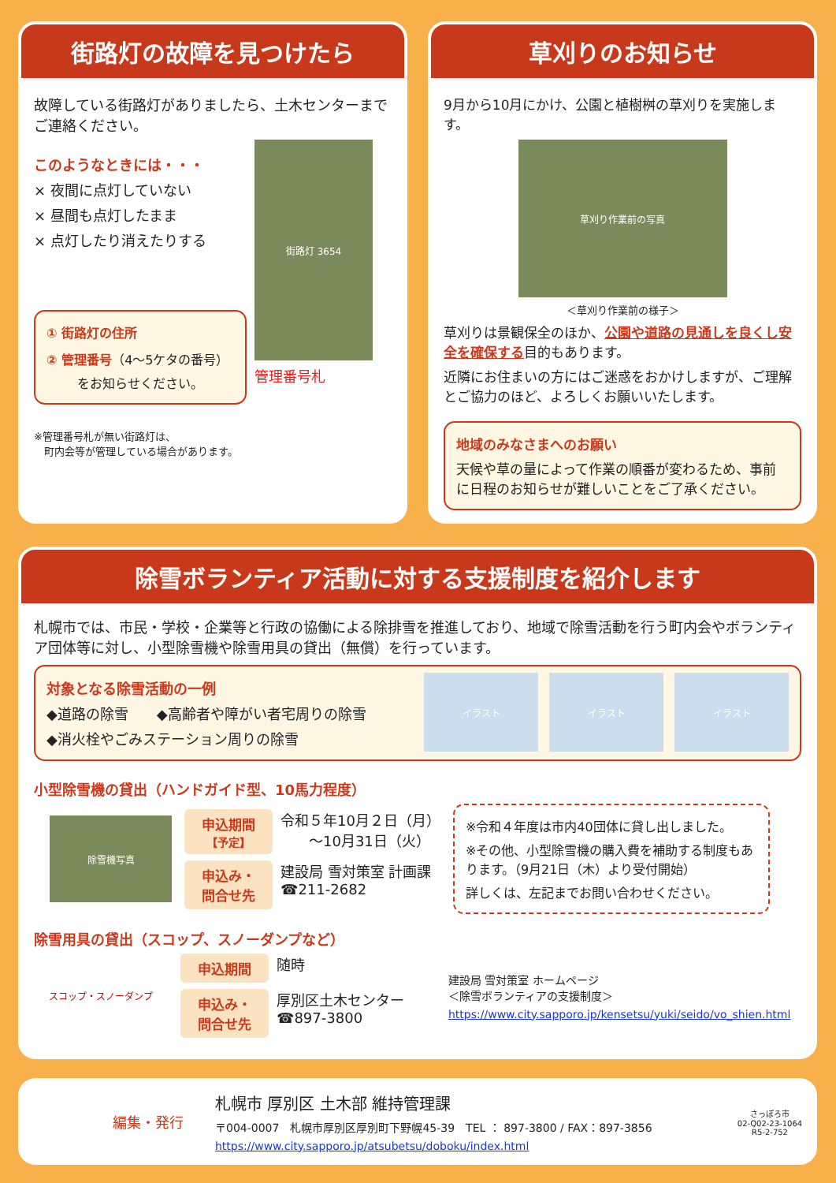街路灯の故障を見つけたら
故障している街路灯がありましたら、土木センターまでご連絡ください。
このようなときには・・・
× 夜間に点灯していない
× 昼間も点灯したまま
× 点灯したり消えたりする
① 街路灯の住所
② 管理番号（4～5ケタの番号）
をお知らせください。
街路灯 3654
管理番号札
※管理番号札が無い街路灯は、
　町内会等が管理している場合があります。
草刈りのお知らせ
9月から10月にかけ、公園と植樹桝の草刈りを実施します。
草刈り作業前の写真
＜草刈り作業前の様子＞
草刈りは景観保全のほか、公園や道路の見通しを良くし安全を確保する目的もあります。
近隣にお住まいの方にはご迷惑をおかけしますが、ご理解とご協力のほど、よろしくお願いいたします。
地域のみなさまへのお願い
天候や草の量によって作業の順番が変わるため、事前に日程のお知らせが難しいことをご了承ください。
除雪ボランティア活動に対する支援制度を紹介します
札幌市では、市民・学校・企業等と行政の協働による除排雪を推進しており、地域で除雪活動を行う町内会やボランティア団体等に対し、小型除雪機や除雪用具の貸出（無償）を行っています。
対象となる除雪活動の一例
◆道路の除雪　　◆高齢者や障がい者宅周りの除雪
◆消火栓やごみステーション周りの除雪
イラスト イラスト イラスト
小型除雪機の貸出（ハンドガイド型、10馬力程度）
除雪機写真
申込期間
【予定】
令和５年10月２日（月）
　　～10月31日（火）
申込み・
問合せ先
建設局 雪対策室 計画課
☎211-2682
※令和４年度は市内40団体に貸し出しました。
※その他、小型除雪機の購入費を補助する制度もあります。（9月21日（木）より受付開始）
詳しくは、左記までお問い合わせください。
除雪用具の貸出（スコップ、スノーダンプなど）
スコップ・スノーダンプ
申込期間
随時
申込み・
問合せ先
厚別区土木センター
☎897-3800
建設局 雪対策室 ホームページ
＜除雪ボランティアの支援制度＞
https://www.city.sapporo.jp/kensetsu/yuki/seido/vo_shien.html
編集・発行
札幌市 厚別区 土木部 維持管理課
〒004-0007　札幌市厚別区厚別町下野幌45-39　TEL ： 897-3800 / FAX：897-3856
https://www.city.sapporo.jp/atsubetsu/doboku/index.html
さっぽろ市
02-Q02-23-1064
R5-2-752